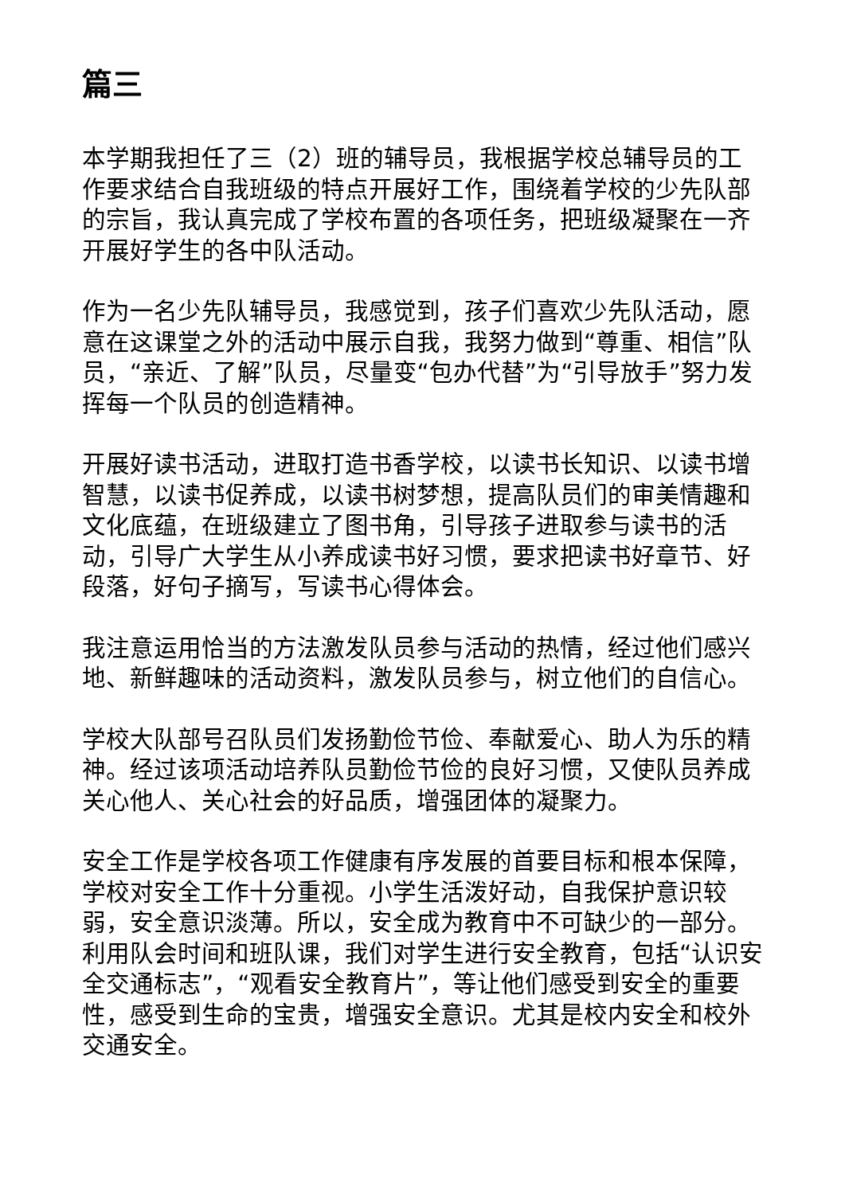篇三
本学期我担任了三（2）班的辅导员，我根据学校总辅导员的工作要求结合自我班级的特点开展好工作，围绕着学校的少先队部的宗旨，我认真完成了学校布置的各项任务，把班级凝聚在一齐开展好学生的各中队活动。
作为一名少先队辅导员，我感觉到，孩子们喜欢少先队活动，愿意在这课堂之外的活动中展示自我，我努力做到“尊重、相信”队员，“亲近、了解”队员，尽量变“包办代替”为“引导放手”努力发挥每一个队员的创造精神。
开展好读书活动，进取打造书香学校，以读书长知识、以读书增智慧，以读书促养成，以读书树梦想，提高队员们的审美情趣和文化底蕴，在班级建立了图书角，引导孩子进取参与读书的活动，引导广大学生从小养成读书好习惯，要求把读书好章节、好段落，好句子摘写，写读书心得体会。
我注意运用恰当的方法激发队员参与活动的热情，经过他们感兴地、新鲜趣味的活动资料，激发队员参与，树立他们的自信心。
学校大队部号召队员们发扬勤俭节俭、奉献爱心、助人为乐的精神。经过该项活动培养队员勤俭节俭的良好习惯，又使队员养成关心他人、关心社会的好品质，增强团体的凝聚力。
安全工作是学校各项工作健康有序发展的首要目标和根本保障，学校对安全工作十分重视。小学生活泼好动，自我保护意识较弱，安全意识淡薄。所以，安全成为教育中不可缺少的一部分。利用队会时间和班队课，我们对学生进行安全教育，包括“认识安全交通标志”，“观看安全教育片”，等让他们感受到安全的重要性，感受到生命的宝贵，增强安全意识。尤其是校内安全和校外交通安全。